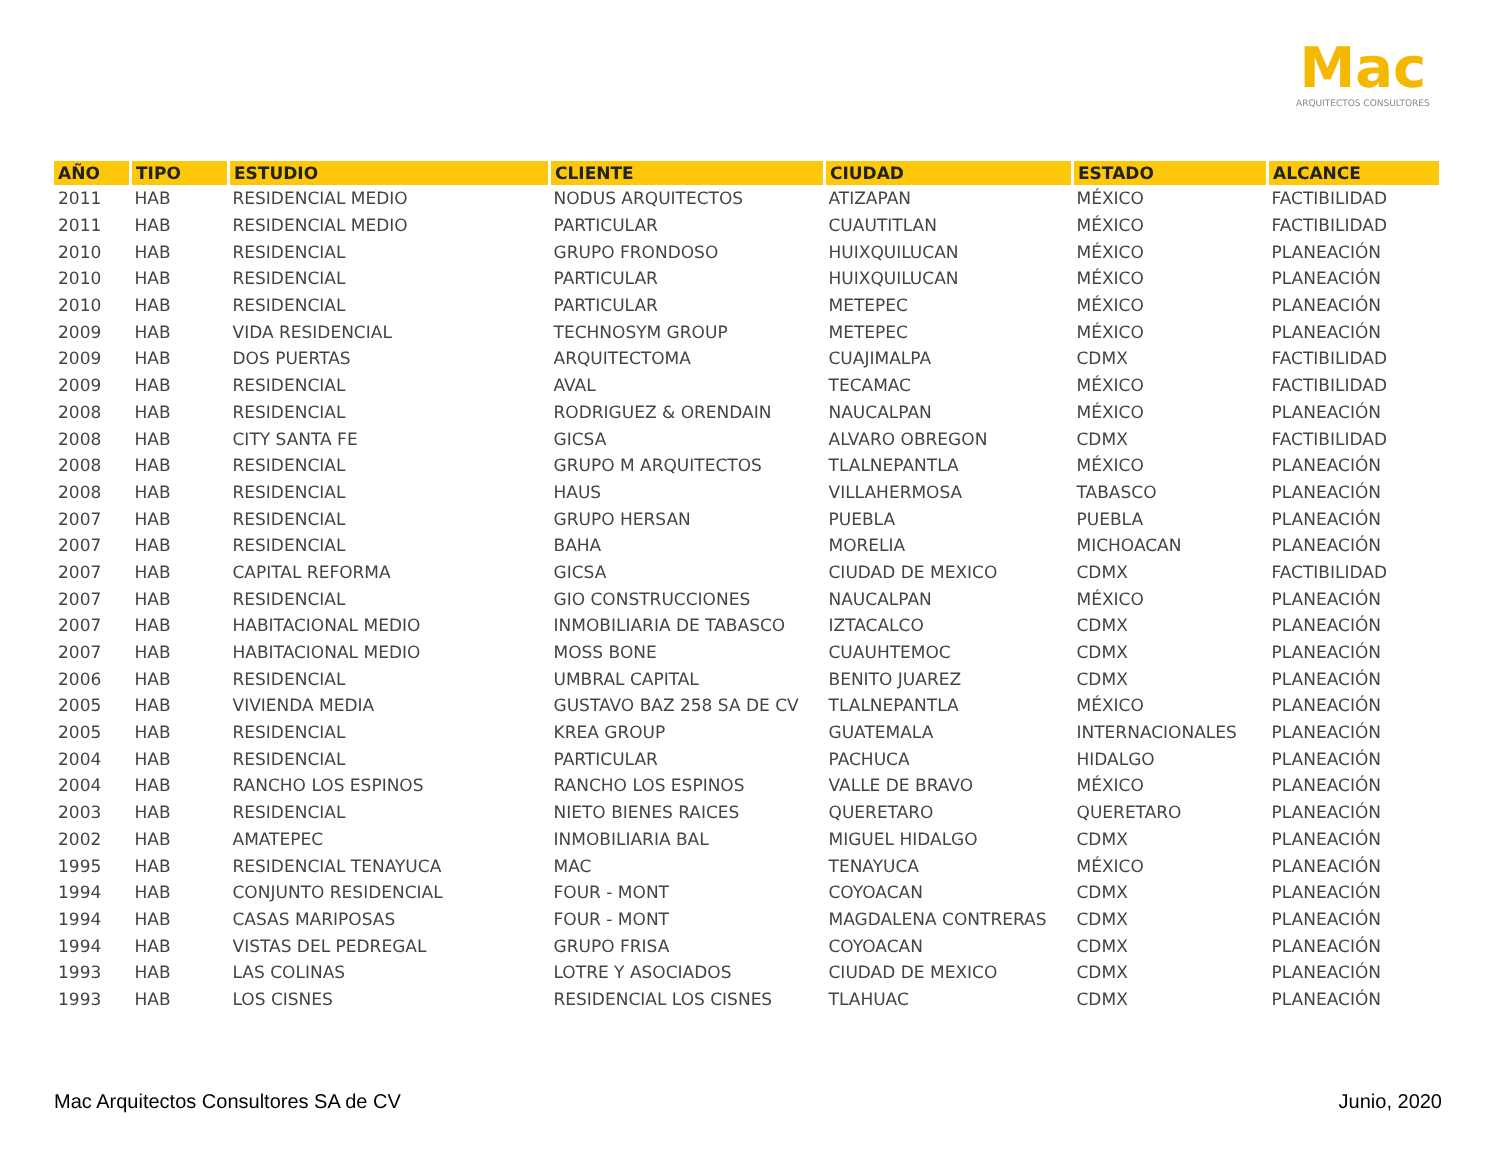Mac
ARQUITECTOS CONSULTORES
| AÑO | TIPO | ESTUDIO | CLIENTE | CIUDAD | ESTADO | ALCANCE |
| --- | --- | --- | --- | --- | --- | --- |
| 2011 | HAB | RESIDENCIAL MEDIO | NODUS ARQUITECTOS | ATIZAPAN | MÉXICO | FACTIBILIDAD |
| 2011 | HAB | RESIDENCIAL MEDIO | PARTICULAR | CUAUTITLAN | MÉXICO | FACTIBILIDAD |
| 2010 | HAB | RESIDENCIAL | GRUPO FRONDOSO | HUIXQUILUCAN | MÉXICO | PLANEACIÓN |
| 2010 | HAB | RESIDENCIAL | PARTICULAR | HUIXQUILUCAN | MÉXICO | PLANEACIÓN |
| 2010 | HAB | RESIDENCIAL | PARTICULAR | METEPEC | MÉXICO | PLANEACIÓN |
| 2009 | HAB | VIDA RESIDENCIAL | TECHNOSYM GROUP | METEPEC | MÉXICO | PLANEACIÓN |
| 2009 | HAB | DOS PUERTAS | ARQUITECTOMA | CUAJIMALPA | CDMX | FACTIBILIDAD |
| 2009 | HAB | RESIDENCIAL | AVAL | TECAMAC | MÉXICO | FACTIBILIDAD |
| 2008 | HAB | RESIDENCIAL | RODRIGUEZ & ORENDAIN | NAUCALPAN | MÉXICO | PLANEACIÓN |
| 2008 | HAB | CITY SANTA FE | GICSA | ALVARO OBREGON | CDMX | FACTIBILIDAD |
| 2008 | HAB | RESIDENCIAL | GRUPO M ARQUITECTOS | TLALNEPANTLA | MÉXICO | PLANEACIÓN |
| 2008 | HAB | RESIDENCIAL | HAUS | VILLAHERMOSA | TABASCO | PLANEACIÓN |
| 2007 | HAB | RESIDENCIAL | GRUPO HERSAN | PUEBLA | PUEBLA | PLANEACIÓN |
| 2007 | HAB | RESIDENCIAL | BAHA | MORELIA | MICHOACAN | PLANEACIÓN |
| 2007 | HAB | CAPITAL REFORMA | GICSA | CIUDAD DE MEXICO | CDMX | FACTIBILIDAD |
| 2007 | HAB | RESIDENCIAL | GIO CONSTRUCCIONES | NAUCALPAN | MÉXICO | PLANEACIÓN |
| 2007 | HAB | HABITACIONAL MEDIO | INMOBILIARIA DE TABASCO | IZTACALCO | CDMX | PLANEACIÓN |
| 2007 | HAB | HABITACIONAL MEDIO | MOSS BONE | CUAUHTEMOC | CDMX | PLANEACIÓN |
| 2006 | HAB | RESIDENCIAL | UMBRAL CAPITAL | BENITO JUAREZ | CDMX | PLANEACIÓN |
| 2005 | HAB | VIVIENDA MEDIA | GUSTAVO BAZ 258 SA DE CV | TLALNEPANTLA | MÉXICO | PLANEACIÓN |
| 2005 | HAB | RESIDENCIAL | KREA GROUP | GUATEMALA | INTERNACIONALES | PLANEACIÓN |
| 2004 | HAB | RESIDENCIAL | PARTICULAR | PACHUCA | HIDALGO | PLANEACIÓN |
| 2004 | HAB | RANCHO LOS ESPINOS | RANCHO LOS ESPINOS | VALLE DE BRAVO | MÉXICO | PLANEACIÓN |
| 2003 | HAB | RESIDENCIAL | NIETO BIENES RAICES | QUERETARO | QUERETARO | PLANEACIÓN |
| 2002 | HAB | AMATEPEC | INMOBILIARIA BAL | MIGUEL HIDALGO | CDMX | PLANEACIÓN |
| 1995 | HAB | RESIDENCIAL TENAYUCA | MAC | TENAYUCA | MÉXICO | PLANEACIÓN |
| 1994 | HAB | CONJUNTO RESIDENCIAL | FOUR - MONT | COYOACAN | CDMX | PLANEACIÓN |
| 1994 | HAB | CASAS MARIPOSAS | FOUR - MONT | MAGDALENA CONTRERAS | CDMX | PLANEACIÓN |
| 1994 | HAB | VISTAS DEL PEDREGAL | GRUPO FRISA | COYOACAN | CDMX | PLANEACIÓN |
| 1993 | HAB | LAS COLINAS | LOTRE Y ASOCIADOS | CIUDAD DE MEXICO | CDMX | PLANEACIÓN |
| 1993 | HAB | LOS CISNES | RESIDENCIAL LOS CISNES | TLAHUAC | CDMX | PLANEACIÓN |
Mac Arquitectos Consultores SA de CV Junio, 2020